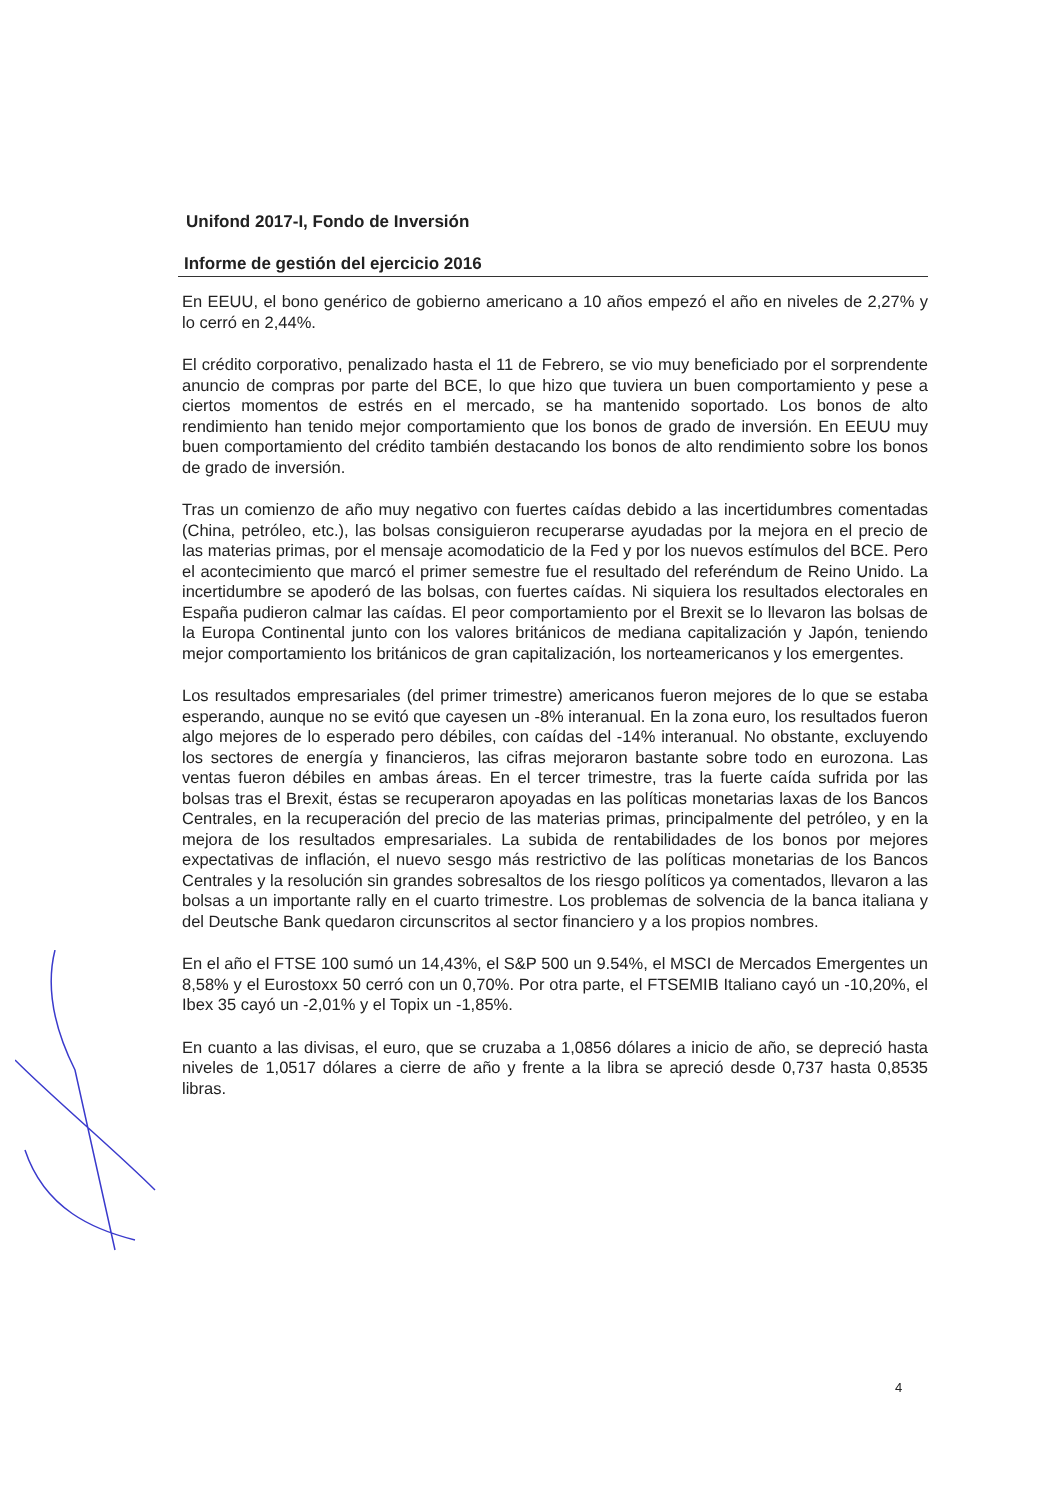Unifond 2017-I, Fondo de Inversión
Informe de gestión del ejercicio 2016
En EEUU, el bono genérico de gobierno americano a 10 años empezó el año en niveles de 2,27% y lo cerró en 2,44%.
El crédito corporativo, penalizado hasta el 11 de Febrero, se vio muy beneficiado por el sorprendente anuncio de compras por parte del BCE, lo que hizo que tuviera un buen comportamiento y pese a ciertos momentos de estrés en el mercado, se ha mantenido soportado. Los bonos de alto rendimiento han tenido mejor comportamiento que los bonos de grado de inversión. En EEUU muy buen comportamiento del crédito también destacando los bonos de alto rendimiento sobre los bonos de grado de inversión.
Tras un comienzo de año muy negativo con fuertes caídas debido a las incertidumbres comentadas (China, petróleo, etc.), las bolsas consiguieron recuperarse ayudadas por la mejora en el precio de las materias primas, por el mensaje acomodaticio de la Fed y por los nuevos estímulos del BCE. Pero el acontecimiento que marcó el primer semestre fue el resultado del referéndum de Reino Unido. La incertidumbre se apoderó de las bolsas, con fuertes caídas. Ni siquiera los resultados electorales en España pudieron calmar las caídas. El peor comportamiento por el Brexit se lo llevaron las bolsas de la Europa Continental junto con los valores británicos de mediana capitalización y Japón, teniendo mejor comportamiento los británicos de gran capitalización, los norteamericanos y los emergentes.
Los resultados empresariales (del primer trimestre) americanos fueron mejores de lo que se estaba esperando, aunque no se evitó que cayesen un -8% interanual. En la zona euro, los resultados fueron algo mejores de lo esperado pero débiles, con caídas del -14% interanual. No obstante, excluyendo los sectores de energía y financieros, las cifras mejoraron bastante sobre todo en eurozona. Las ventas fueron débiles en ambas áreas. En el tercer trimestre, tras la fuerte caída sufrida por las bolsas tras el Brexit, éstas se recuperaron apoyadas en las políticas monetarias laxas de los Bancos Centrales, en la recuperación del precio de las materias primas, principalmente del petróleo, y en la mejora de los resultados empresariales. La subida de rentabilidades de los bonos por mejores expectativas de inflación, el nuevo sesgo más restrictivo de las políticas monetarias de los Bancos Centrales y la resolución sin grandes sobresaltos de los riesgo políticos ya comentados, llevaron a las bolsas a un importante rally en el cuarto trimestre. Los problemas de solvencia de la banca italiana y del Deutsche Bank quedaron circunscritos al sector financiero y a los propios nombres.
En el año el FTSE 100 sumó un 14,43%, el S&P 500 un 9.54%, el MSCI de Mercados Emergentes un 8,58% y el Eurostoxx 50 cerró con un 0,70%. Por otra parte, el FTSEMIB Italiano cayó un -10,20%, el Ibex 35 cayó un -2,01% y el Topix un -1,85%.
En cuanto a las divisas, el euro, que se cruzaba a 1,0856 dólares a inicio de año, se depreció hasta niveles de 1,0517 dólares a cierre de año y frente a la libra se apreció desde 0,737 hasta 0,8535 libras.
4